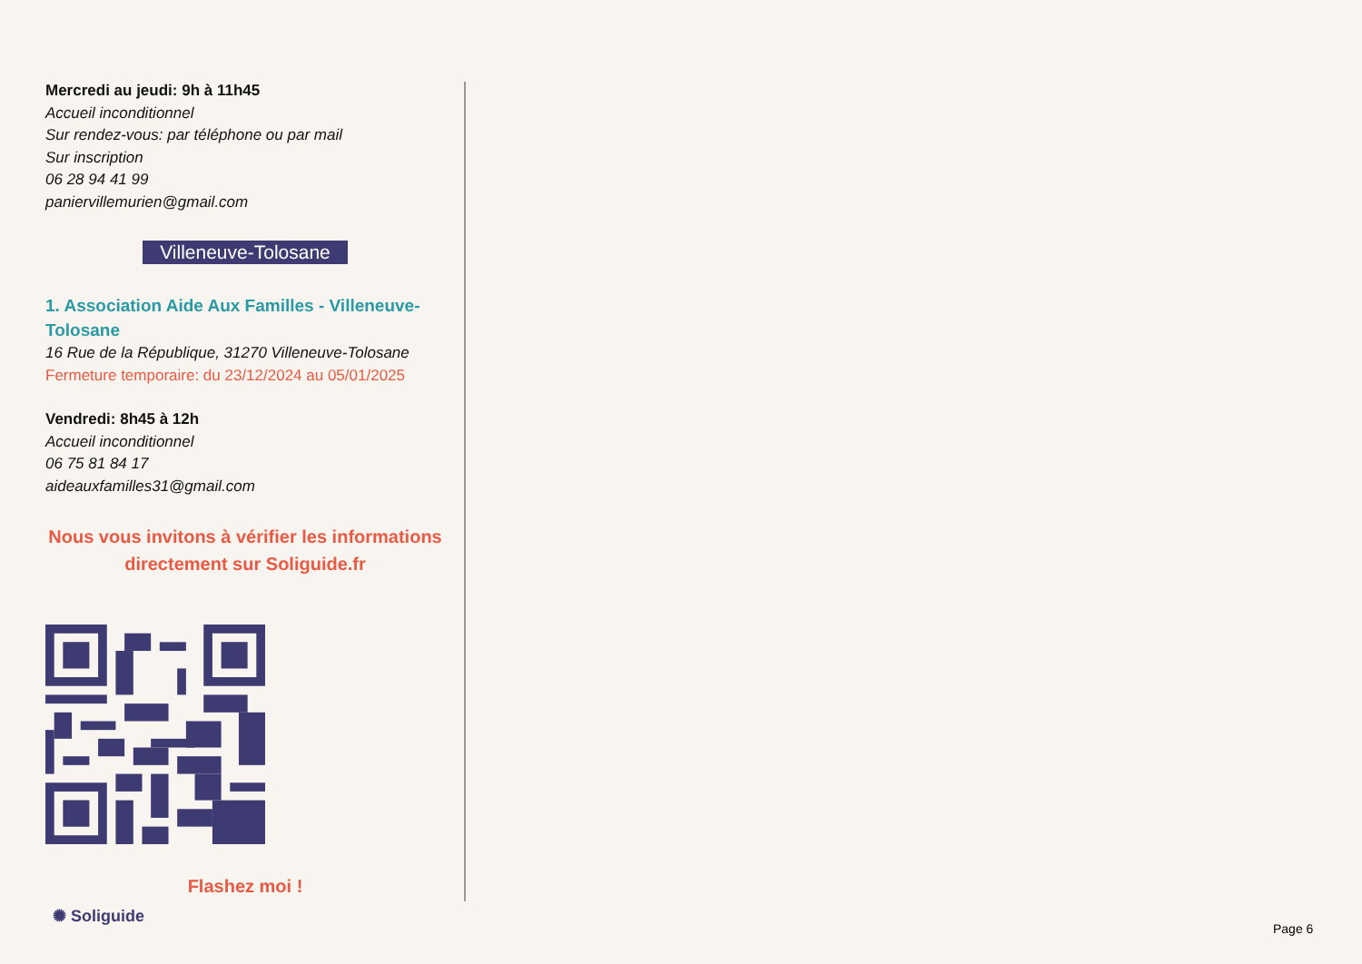Mercredi au jeudi: 9h à 11h45
Accueil inconditionnel
Sur rendez-vous: par téléphone ou par mail
Sur inscription
06 28 94 41 99
paniervillemurien@gmail.com
Villeneuve-Tolosane
1. Association Aide Aux Familles - Villeneuve-Tolosane
16 Rue de la République, 31270 Villeneuve-Tolosane
Fermeture temporaire: du 23/12/2024 au 05/01/2025
Vendredi: 8h45 à 12h
Accueil inconditionnel
06 75 81 84 17
aideauxfamilles31@gmail.com
Nous vous invitons à vérifier les informations directement sur Soliguide.fr
Flashez moi !
✺ Soliguide
Page 6